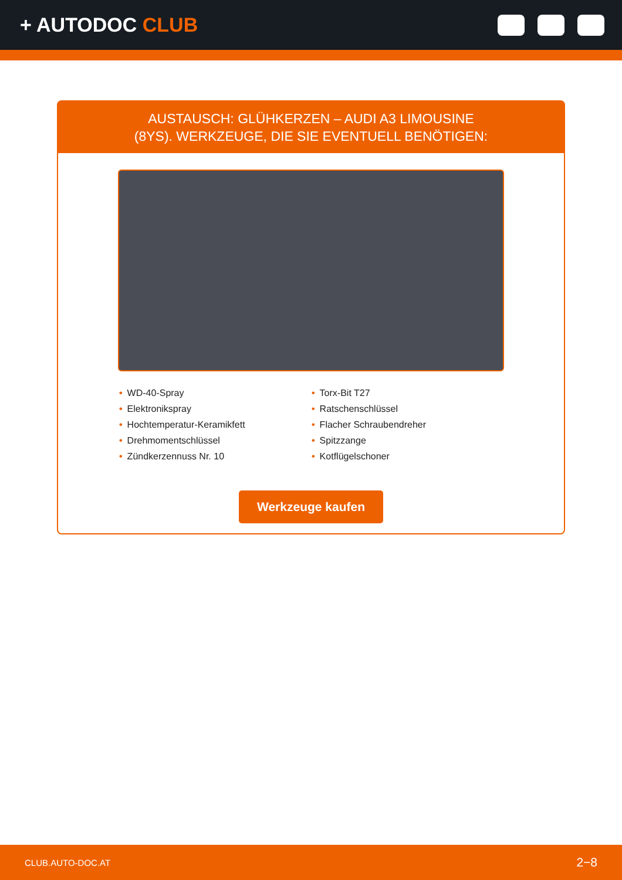+ AUTODOC CLUB
AUSTAUSCH: GLÜHKERZEN – AUDI A3 LIMOUSINE
(8YS). WERKZEUGE, DIE SIE EVENTUELL BENÖTIGEN:
• WD-40-Spray
• Elektronikspray
• Hochtemperatur-Keramikfett
• Drehmomentschlüssel
• Zündkerzennuss Nr. 10
• Torx-Bit T27
• Ratschenschlüssel
• Flacher Schraubendreher
• Spitzzange
• Kotflügelschoner
Werkzeuge kaufen
CLUB.AUTO-DOC.AT 2−8